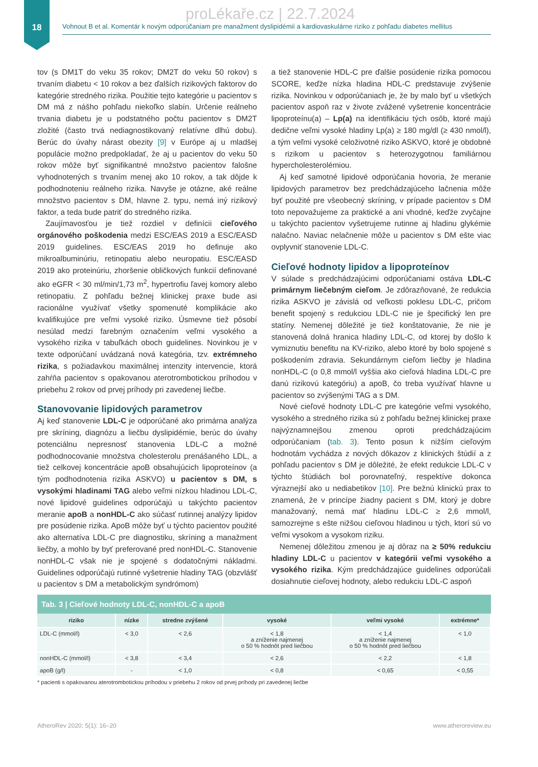proLékaře.cz | 22.7.2024
18
Vohnout B et al. Komentár k novým odporúčaniam pre manažment dyslipidémií a kardiovaskulárne riziko z pohľadu diabetes mellitus
tov (s DM1T do veku 35 rokov; DM2T do veku 50 rokov) s trvaním diabetu < 10 rokov a bez ďalších rizikových faktorov do kategórie stredného rizika. Použitie tejto kategórie u pacientov s DM má z nášho pohľadu niekoľko slabín. Určenie reálneho trvania diabetu je u podstatného počtu pacientov s DM2T zložité (často trvá nediagnostikovaný relatívne dlhú dobu). Berúc do úvahy nárast obezity [9] v Európe aj u mladšej populácie možno predpokladať, že aj u pacientov do veku 50 rokov môže byť signifikantné množstvo pacientov falošne vyhodnotených s trvaním menej ako 10 rokov, a tak dôjde k podhodnoteniu reálneho rizika. Navyše je otázne, aké reálne množstvo pacientov s DM, hlavne 2. typu, nemá iný rizikový faktor, a teda bude patriť do stredného rizika.
Zaujímavosťou je tiež rozdiel v definícii cieľového orgánového poškodenia medzi ESC/EAS 2019 a ESC/EASD 2019 guidelines. ESC/EAS 2019 ho definuje ako mikroalbuminúriu, retinopatiu alebo neuropatiu. ESC/EASD 2019 ako proteinúriu, zhoršenie obličkových funkcií definované ako eGFR < 30 ml/min/1,73 m<sup>2</sup>, hypertrofiu ľavej komory alebo retinopatiu. Z pohľadu bežnej klinickej praxe bude asi racionálne využívať všetky spomenuté komplikácie ako kvalifikujúce pre veľmi vysoké riziko. Úsmevne tiež pôsobí nesúlad medzi farebným označením veľmi vysokého a vysokého rizika v tabuľkách oboch guidelines. Novinkou je v texte odporúčaní uvádzaná nová kategória, tzv. extrémneho rizika, s požiadavkou maximálnej intenzity intervencie, ktorá zahŕňa pacientov s opakovanou aterotrombotickou príhodou v priebehu 2 rokov od prvej príhody pri zavedenej liečbe.
Stanovovanie lipidových parametrov
Aj keď stanovenie LDL-C je odporúčané ako primárna analýza pre skríning, diagnózu a liečbu dyslipidémie, berúc do úvahy potenciálnu nepresnosť stanovenia LDL-C a možné podhodnocovanie množstva cholesterolu prenášaného LDL, a tiež celkovej koncentrácie apoB obsahujúcich lipoproteínov (a tým podhodnotenia rizika ASKVO) u pacientov s DM, s vysokými hladinami TAG alebo veľmi nízkou hladinou LDL-C, nové lipidové guidelines odporúčajú u takýchto pacientov meranie apoB a nonHDL-C ako súčasť rutinnej analýzy lipidov pre posúdenie rizika. ApoB môže byť u týchto pacientov použité ako alternatíva LDL-C pre diagnostiku, skríning a manažment liečby, a mohlo by byť preferované pred nonHDL-C. Stanovenie nonHDL-C však nie je spojené s dodatočnými nákladmi. Guidelines odporúčajú rutinné vyšetrenie hladiny TAG (obzvlášť u pacientov s DM a metabolickým syndrómom)
a tiež stanovenie HDL-C pre ďalšie posúdenie rizika pomocou SCORE, keďže nízka hladina HDL-C predstavuje zvýšenie rizika. Novinkou v odporúčaniach je, že by malo byť u všetkých pacientov aspoň raz v živote zvážené vyšetrenie koncentrácie lipoproteínu(a) – Lp(a) na identifikáciu tých osôb, ktoré majú dedične veľmi vysoké hladiny Lp(a) ≥ 180 mg/dl (≥ 430 nmol/l), a tým veľmi vysoké celoživotné riziko ASKVO, ktoré je obdobné s rizikom u pacientov s heterozygotnou familiárnou hypercholesterolémiou.
Aj keď samotné lipidové odporúčania hovoria, že meranie lipidových parametrov bez predchádzajúceho lačnenia môže byť použité pre všeobecný skríning, v prípade pacientov s DM toto nepovažujeme za praktické a ani vhodné, keďže zvyčajne u takýchto pacientov vyšetrujeme rutinne aj hladinu glykémie nalačno. Naviac nelačnenie môže u pacientov s DM ešte viac ovplyvniť stanovenie LDL-C.
Cieľové hodnoty lipidov a lipoproteínov
V súlade s predchádzajúcimi odporúčaniami ostáva LDL-C primárnym liečebným cieľom. Je zdôrazňované, že redukcia rizika ASKVO je závislá od veľkosti poklesu LDL-C, pričom benefit spojený s redukciou LDL-C nie je špecifický len pre statíny. Nemenej dôležité je tiež konštatovanie, že nie je stanovená dolná hranica hladiny LDL-C, od ktorej by došlo k vymiznutiu benefitu na KV-riziko, alebo ktoré by bolo spojené s poškodením zdravia. Sekundárnym cieľom liečby je hladina nonHDL-C (o 0,8 mmol/l vyššia ako cieľová hladina LDL-C pre danú rizikovú kategóriu) a apoB, čo treba využívať hlavne u pacientov so zvýšenými TAG a s DM.
Nové cieľové hodnoty LDL-C pre kategórie veľmi vysokého, vysokého a stredného rizika sú z pohľadu bežnej klinickej praxe najvýznamnejšou zmenou oproti predchádzajúcim odporúčaniam (tab. 3). Tento posun k nižším cieľovým hodnotám vychádza z nových dôkazov z klinických štúdií a z pohľadu pacientov s DM je dôležité, že efekt redukcie LDL-C v týchto štúdiách bol porovnateľný, respektíve dokonca výraznejší ako u nediabetikov [10]. Pre bežnú klinickú prax to znamená, že v princípe žiadny pacient s DM, ktorý je dobre manažovaný, nemá mať hladinu LDL-C ≥ 2,6 mmol/l, samozrejme s ešte nižšou cieľovou hladinou u tých, ktorí sú vo veľmi vysokom a vysokom riziku.
Nemenej dôležitou zmenou je aj dôraz na ≥ 50% redukciu hladiny LDL-C u pacientov v kategórii veľmi vysokého a vysokého rizika. Kým predchádzajúce guidelines odporúčali dosiahnutie cieľovej hodnoty, alebo redukciu LDL-C aspoň
Tab. 3 | Cieľové hodnoty LDL-C, nonHDL-C a apoB
| riziko | nízke | stredne zvýšené | vysoké | veľmi vysoké | extrémne* |
| --- | --- | --- | --- | --- | --- |
| LDL-C (mmol/l) | < 3,0 | < 2,6 | < 1,8 a zníženie najmenej o 50 % hodnôt pred liečbou | < 1,4 a zníženie najmenej o 50 % hodnôt pred liečbou | < 1,0 |
| nonHDL-C (mmol/l) | < 3,8 | < 3,4 | < 2,6 | < 2,2 | < 1,8 |
| apoB (g/l) | - | < 1,0 | < 0,8 | < 0,65 | < 0,55 |
* pacienti s opakovanou aterotrombotickou príhodou v priebehu 2 rokov od prvej príhody pri zavedenej liečbe
AtheroRev 2020; 5(1): 16–20 www.atheroreview.eu